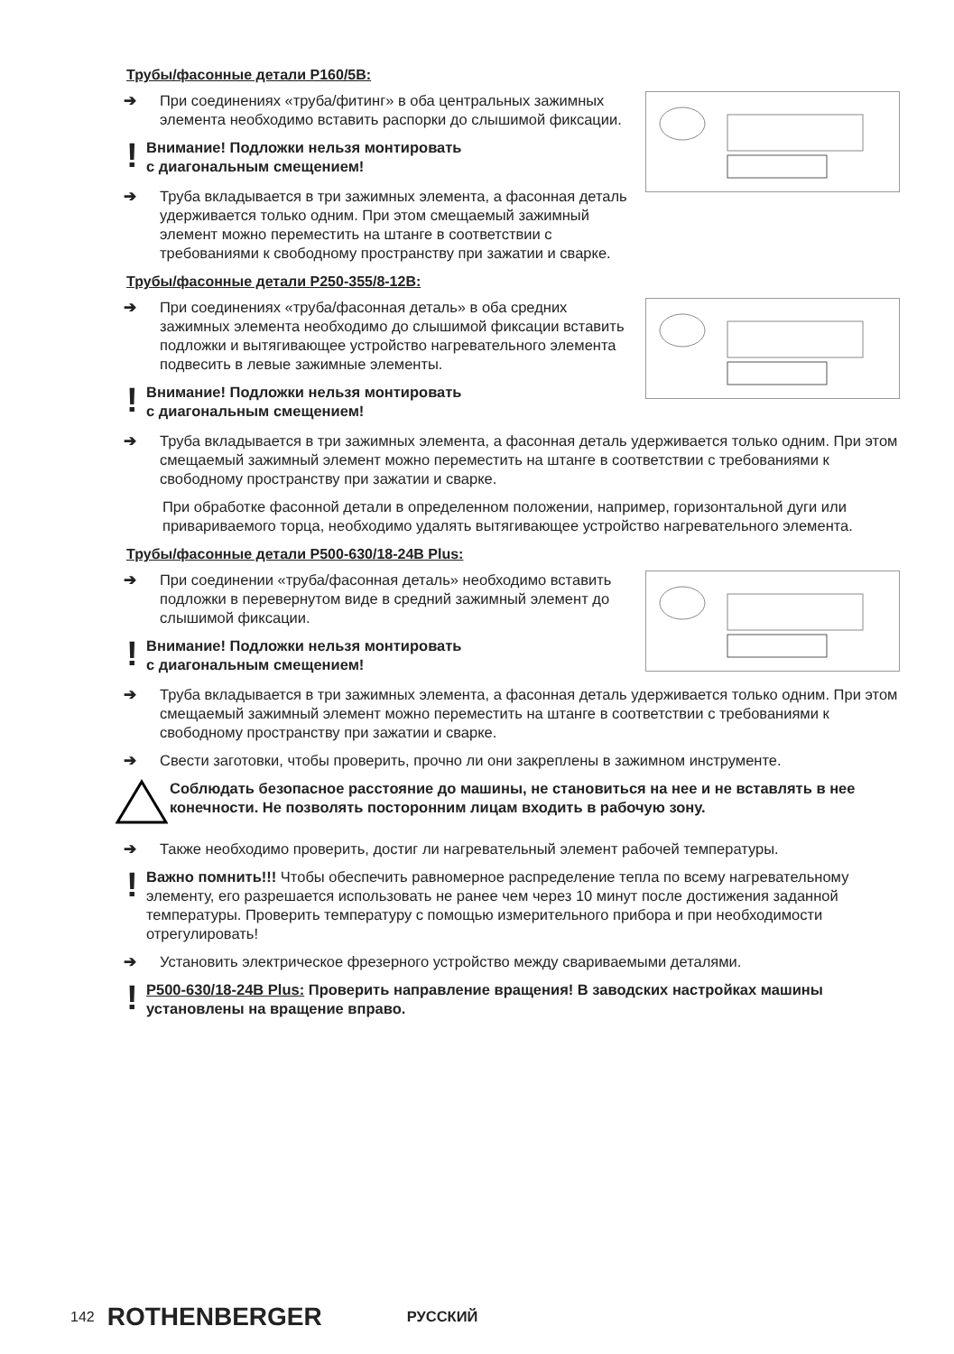Трубы/фасонные детали P160/5B:
➔ При соединениях «труба/фитинг» в оба центральных зажимных элемента необходимо вставить распорки до слышимой фиксации.
! Внимание! Подложки нельзя монтировать
с диагональным смещением!
➔ Труба вкладывается в три зажимных элемента, а фасонная деталь удерживается только одним. При этом смещаемый зажимный элемент можно переместить на штанге в соответствии с требованиями к свободному пространству при зажатии и сварке.
Трубы/фасонные детали P250-355/8-12B:
➔ При соединениях «труба/фасонная деталь» в оба средних зажимных элемента необходимо до слышимой фиксации вставить подложки и вытягивающее устройство нагревательного элемента подвесить в левые зажимные элементы.
! Внимание! Подложки нельзя монтировать
с диагональным смещением!
➔ Труба вкладывается в три зажимных элемента, а фасонная деталь удерживается только одним. При этом смещаемый зажимный элемент можно переместить на штанге в соответствии с требованиями к свободному пространству при зажатии и сварке.
При обработке фасонной детали в определенном положении, например, горизонтальной дуги или привариваемого торца, необходимо удалять вытягивающее устройство нагревательного элемента.
Трубы/фасонные детали P500-630/18-24B Plus:
➔ При соединении «труба/фасонная деталь» необходимо вставить подложки в перевернутом виде в средний зажимный элемент до слышимой фиксации.
! Внимание! Подложки нельзя монтировать
с диагональным смещением!
➔ Труба вкладывается в три зажимных элемента, а фасонная деталь удерживается только одним. При этом смещаемый зажимный элемент можно переместить на штанге в соответствии с требованиями к свободному пространству при зажатии и сварке.
➔ Свести заготовки, чтобы проверить, прочно ли они закреплены в зажимном инструменте.
Соблюдать безопасное расстояние до машины, не становиться на нее и не вставлять в нее конечности. Не позволять посторонним лицам входить в рабочую зону.
➔ Также необходимо проверить, достиг ли нагревательный элемент рабочей температуры.
! Важно помнить!!! Чтобы обеспечить равномерное распределение тепла по всему нагревательному элементу, его разрешается использовать не ранее чем через 10 минут после достижения заданной температуры. Проверить температуру с помощью измерительного прибора и при необходимости отрегулировать!
➔ Установить электрическое фрезерного устройство между свариваемыми деталями.
! P500-630/18-24B Plus: Проверить направление вращения! В заводских настройках машины установлены на вращение вправо.
142 ROTHENBERGER РУССКИЙ